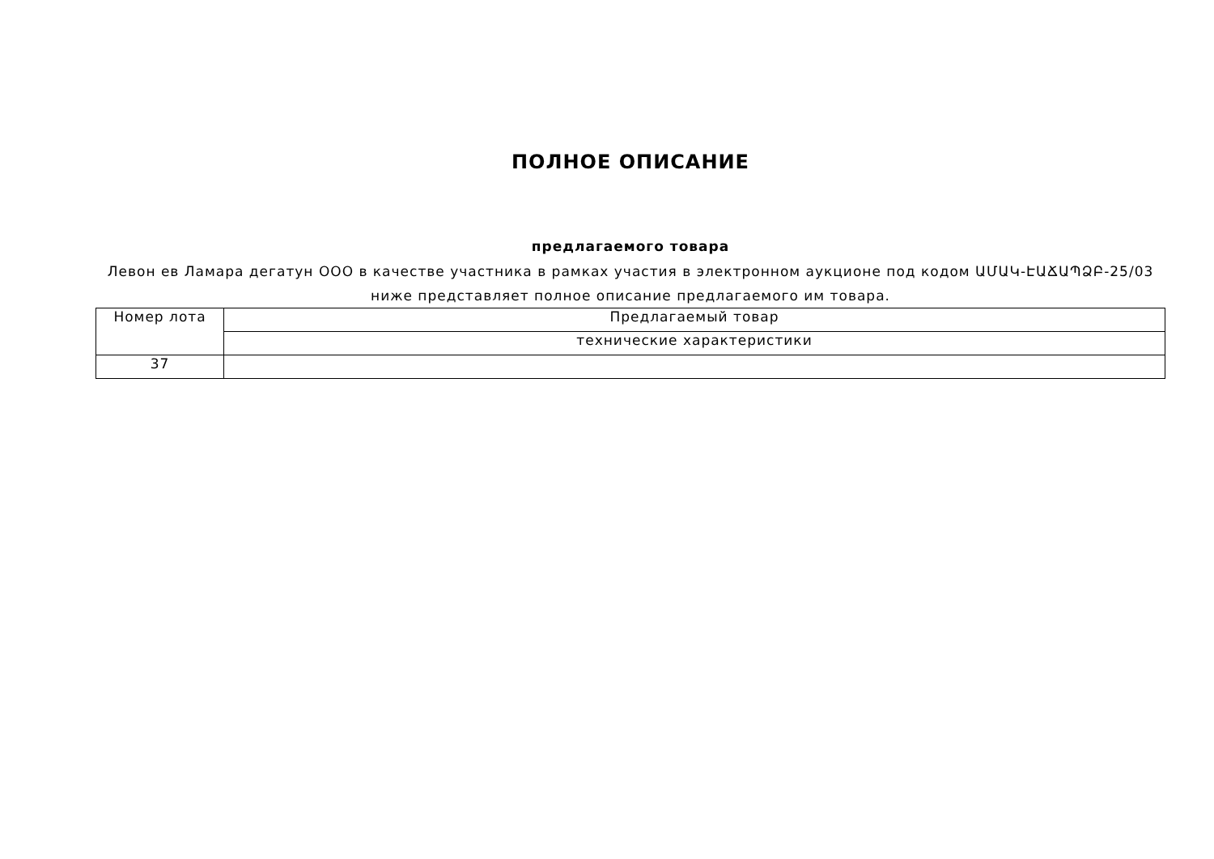ПОЛНОЕ ОПИСАНИЕ
предлагаемого товара
Левон ев Ламара дегатун ООО в качестве участника в рамках участия в электронном аукционе под кодом ԱՄԱԿ-ԷԱՃԱՊՁԲ-25/03 ниже представляет полное описание предлагаемого им товара.
| Номер лота | Предлагаемый товар |
| | технические характеристики |
| 37 | |